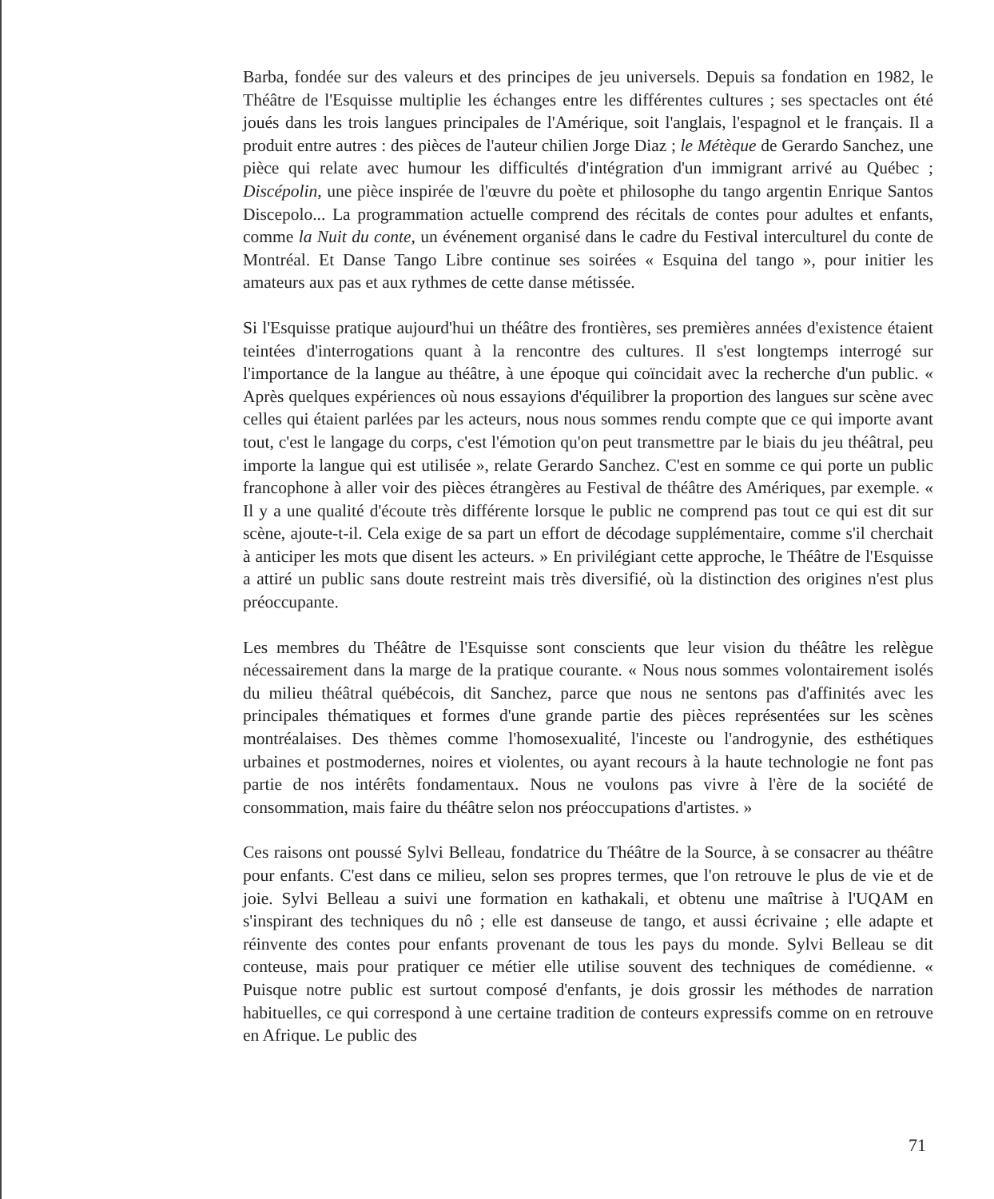Barba, fondée sur des valeurs et des principes de jeu universels. Depuis sa fondation en 1982, le Théâtre de l'Esquisse multiplie les échanges entre les différentes cultures ; ses spectacles ont été joués dans les trois langues principales de l'Amérique, soit l'anglais, l'espagnol et le français. Il a produit entre autres : des pièces de l'auteur chilien Jorge Diaz ; le Métèque de Gerardo Sanchez, une pièce qui relate avec humour les difficultés d'intégration d'un immigrant arrivé au Québec ; Discépolin, une pièce inspirée de l'œuvre du poète et philosophe du tango argentin Enrique Santos Discepolo... La programmation actuelle comprend des récitals de contes pour adultes et enfants, comme la Nuit du conte, un événement organisé dans le cadre du Festival interculturel du conte de Montréal. Et Danse Tango Libre continue ses soirées « Esquina del tango », pour initier les amateurs aux pas et aux rythmes de cette danse métissée.
Si l'Esquisse pratique aujourd'hui un théâtre des frontières, ses premières années d'existence étaient teintées d'interrogations quant à la rencontre des cultures. Il s'est longtemps interrogé sur l'importance de la langue au théâtre, à une époque qui coïncidait avec la recherche d'un public. « Après quelques expériences où nous essayions d'équilibrer la proportion des langues sur scène avec celles qui étaient parlées par les acteurs, nous nous sommes rendu compte que ce qui importe avant tout, c'est le langage du corps, c'est l'émotion qu'on peut transmettre par le biais du jeu théâtral, peu importe la langue qui est utilisée », relate Gerardo Sanchez. C'est en somme ce qui porte un public francophone à aller voir des pièces étrangères au Festival de théâtre des Amériques, par exemple. « Il y a une qualité d'écoute très différente lorsque le public ne comprend pas tout ce qui est dit sur scène, ajoute-t-il. Cela exige de sa part un effort de décodage supplémentaire, comme s'il cherchait à anticiper les mots que disent les acteurs. » En privilégiant cette approche, le Théâtre de l'Esquisse a attiré un public sans doute restreint mais très diversifié, où la distinction des origines n'est plus préoccupante.
Les membres du Théâtre de l'Esquisse sont conscients que leur vision du théâtre les relègue nécessairement dans la marge de la pratique courante. « Nous nous sommes volontairement isolés du milieu théâtral québécois, dit Sanchez, parce que nous ne sentons pas d'affinités avec les principales thématiques et formes d'une grande partie des pièces représentées sur les scènes montréalaises. Des thèmes comme l'homosexualité, l'inceste ou l'androgynie, des esthétiques urbaines et postmodernes, noires et violentes, ou ayant recours à la haute technologie ne font pas partie de nos intérêts fondamentaux. Nous ne voulons pas vivre à l'ère de la société de consommation, mais faire du théâtre selon nos préoccupations d'artistes. »
Ces raisons ont poussé Sylvi Belleau, fondatrice du Théâtre de la Source, à se consacrer au théâtre pour enfants. C'est dans ce milieu, selon ses propres termes, que l'on retrouve le plus de vie et de joie. Sylvi Belleau a suivi une formation en kathakali, et obtenu une maîtrise à l'UQAM en s'inspirant des techniques du nô ; elle est danseuse de tango, et aussi écrivaine ; elle adapte et réinvente des contes pour enfants provenant de tous les pays du monde. Sylvi Belleau se dit conteuse, mais pour pratiquer ce métier elle utilise souvent des techniques de comédienne. « Puisque notre public est surtout composé d'enfants, je dois grossir les méthodes de narration habituelles, ce qui correspond à une certaine tradition de conteurs expressifs comme on en retrouve en Afrique. Le public des
71